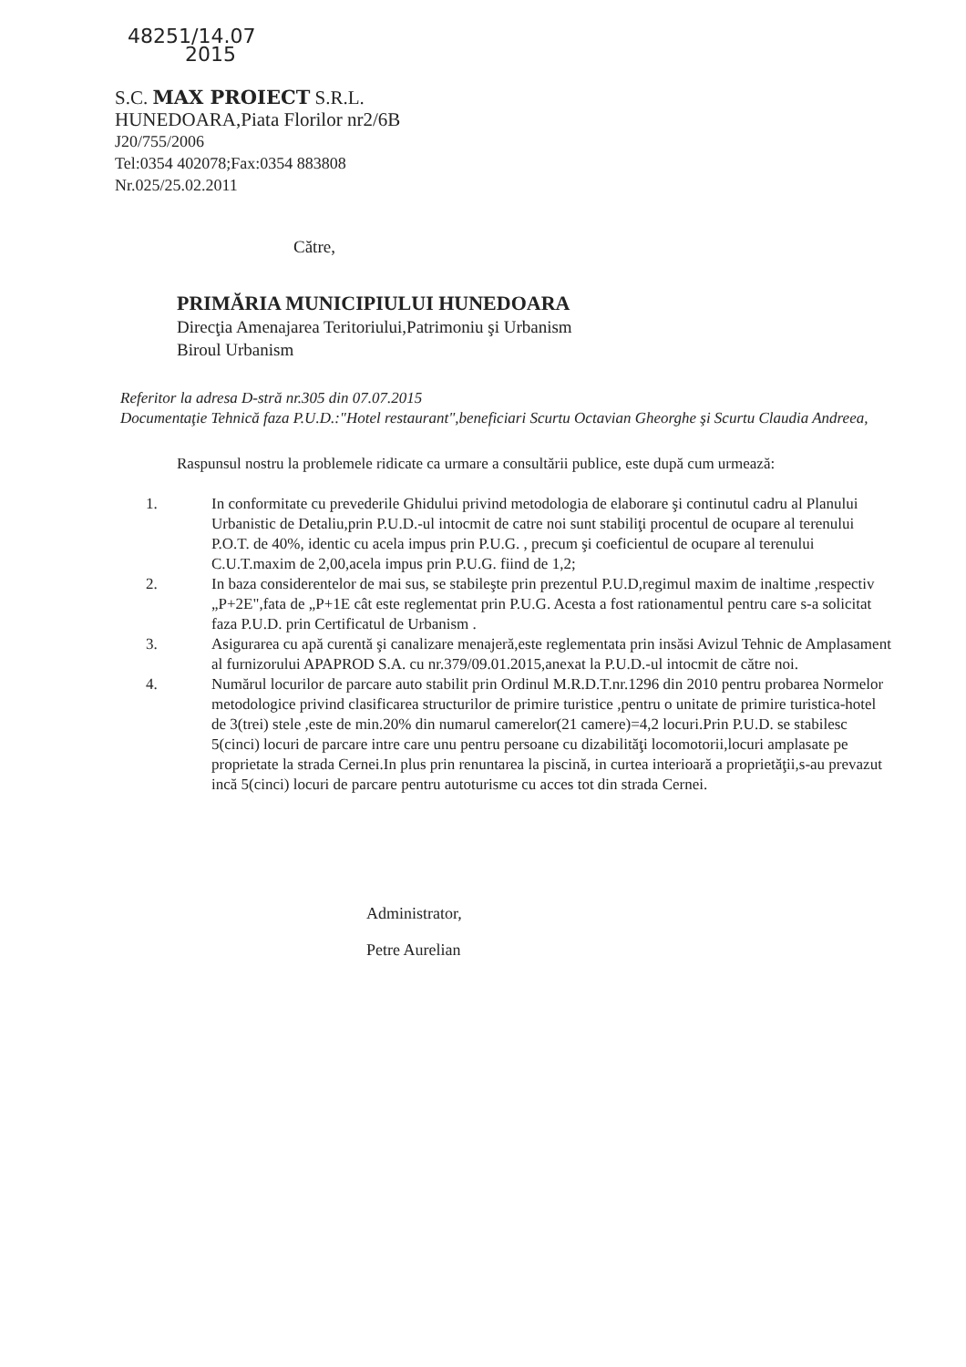48251/14.07
2015
S.C. MAX PROIECT S.R.L.
HUNEDOARA,Piata Florilor nr2/6B
J20/755/2006
Tel:0354 402078;Fax:0354 883808
Nr.025/25.02.2011
Către,
PRIMĂRIA MUNICIPIULUI HUNEDOARA
Direcţia Amenajarea Teritoriului,Patrimoniu şi Urbanism
Biroul Urbanism
Referitor la adresa D-stră nr.305 din 07.07.2015
Documentaţie Tehnică faza P.U.D.:"Hotel restaurant",beneficiari Scurtu Octavian Gheorghe şi Scurtu Claudia Andreea,
Raspunsul nostru la problemele ridicate ca urmare a consultării publice, este după cum urmează:
1. In conformitate cu prevederile Ghidului privind metodologia de elaborare şi continutul cadru al Planului Urbanistic de Detaliu,prin P.U.D.-ul intocmit de catre noi sunt stabiliţi procentul de ocupare al terenului P.O.T. de 40%, identic cu acela impus prin P.U.G. , precum şi coeficientul de ocupare al terenului C.U.T.maxim de 2,00,acela impus prin P.U.G. fiind de 1,2;
2. In baza considerentelor de mai sus, se stabileşte prin prezentul P.U.D,regimul maxim de inaltime ,respectiv „P+2E",fata de „P+1E cât este reglementat prin P.U.G. Acesta a fost rationamentul pentru care s-a solicitat faza P.U.D. prin Certificatul de Urbanism .
3. Asigurarea cu apă curentă şi canalizare menajeră,este reglementata prin insăsi Avizul Tehnic de Amplasament al furnizorului APAPROD S.A. cu nr.379/09.01.2015,anexat la P.U.D.-ul intocmit de către noi.
4. Numărul locurilor de parcare auto stabilit prin Ordinul M.R.D.T.nr.1296 din 2010 pentru probarea Normelor metodologice privind clasificarea structurilor de primire turistice ,pentru o unitate de primire turistica-hotel de 3(trei) stele ,este de min.20% din numarul camerelor(21 camere)=4,2 locuri.Prin P.U.D. se stabilesc 5(cinci) locuri de parcare intre care unu pentru persoane cu dizabilităţi locomotorii,locuri amplasate pe proprietate la strada Cernei.In plus prin renuntarea la piscină, in curtea interioară a proprietăţii,s-au prevazut incă 5(cinci) locuri de parcare pentru autoturisme cu acces tot din strada Cernei.
Administrator,
Petre Aurelian